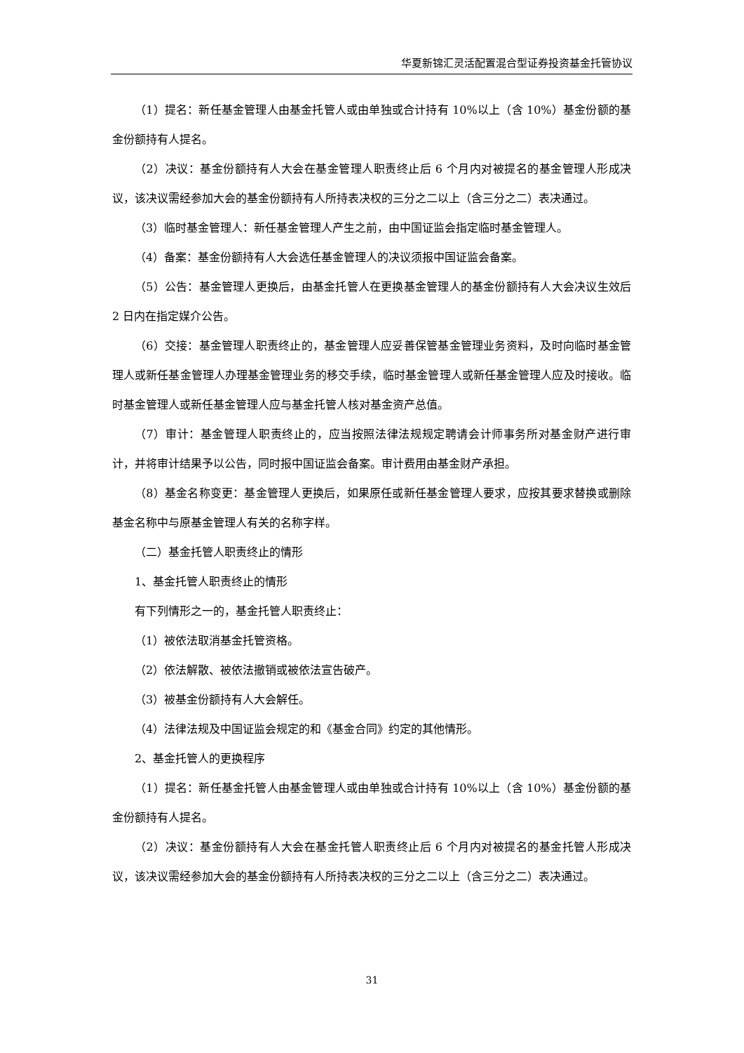华夏新锦汇灵活配置混合型证券投资基金托管协议
（1）提名：新任基金管理人由基金托管人或由单独或合计持有 10%以上（含 10%）基金份额的基金份额持有人提名。
（2）决议：基金份额持有人大会在基金管理人职责终止后 6 个月内对被提名的基金管理人形成决议，该决议需经参加大会的基金份额持有人所持表决权的三分之二以上（含三分之二）表决通过。
（3）临时基金管理人：新任基金管理人产生之前，由中国证监会指定临时基金管理人。
（4）备案：基金份额持有人大会选任基金管理人的决议须报中国证监会备案。
（5）公告：基金管理人更换后，由基金托管人在更换基金管理人的基金份额持有人大会决议生效后 2 日内在指定媒介公告。
（6）交接：基金管理人职责终止的，基金管理人应妥善保管基金管理业务资料，及时向临时基金管理人或新任基金管理人办理基金管理业务的移交手续，临时基金管理人或新任基金管理人应及时接收。临时基金管理人或新任基金管理人应与基金托管人核对基金资产总值。
（7）审计：基金管理人职责终止的，应当按照法律法规规定聘请会计师事务所对基金财产进行审计，并将审计结果予以公告，同时报中国证监会备案。审计费用由基金财产承担。
（8）基金名称变更：基金管理人更换后，如果原任或新任基金管理人要求，应按其要求替换或删除基金名称中与原基金管理人有关的名称字样。
（二）基金托管人职责终止的情形
1、基金托管人职责终止的情形
有下列情形之一的，基金托管人职责终止：
（1）被依法取消基金托管资格。
（2）依法解散、被依法撤销或被依法宣告破产。
（3）被基金份额持有人大会解任。
（4）法律法规及中国证监会规定的和《基金合同》约定的其他情形。
2、基金托管人的更换程序
（1）提名：新任基金托管人由基金管理人或由单独或合计持有 10%以上（含 10%）基金份额的基金份额持有人提名。
（2）决议：基金份额持有人大会在基金托管人职责终止后 6 个月内对被提名的基金托管人形成决议，该决议需经参加大会的基金份额持有人所持表决权的三分之二以上（含三分之二）表决通过。
31